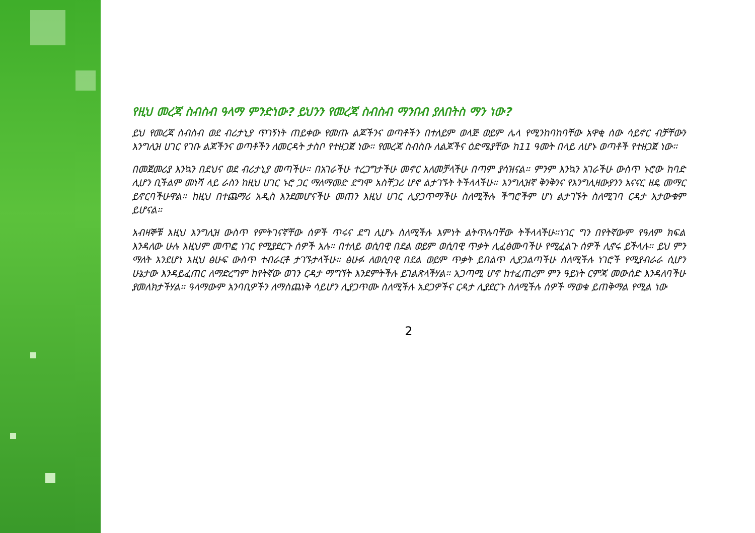የዚህ መረጃ ስብስብ ዓላማ ምንድነው? ይህንን የመረጃ ስብስብ ማንበብ ያለበትስ ማን ነው?
ይህ የመረጃ ስብስብ ወደ ብሪታኒያ ጥገኝነት ጠይቀው የመጡ ልጆችንና ወጣቶችን በተለይም ወላጅ ወይም ሌላ የሚንከባከባቸው አዋቂ ሰው ሳይኖር ብቻቸውን እንግሊዝ ሀገር የገቡ ልጆችንና ወጣቶችን ለመርዳት ታስቦ የተዘጋጀ ነው። የመረጃ ስብስቡ ለልጆችና ዕድሜያቸው ከ11 ዓመት በላይ ለሆኑ ወጣቶች የተዘጋጀ ነው።
በመጀመሪያ እንኳን በደህና ወደ ብሪታኒያ መጣችሁ። በአገራችሁ ተረጋግታችሁ መኖር አለመቻላችሁ በጣም ያሳዝናል። ምንም እንኳን አገራችሁ ውስጥ ኑሮው ከባድ ሊሆን ቢችልም መነሻ ላይ ራስን ከዚህ ሀገር ኑሮ ጋር ማለማመድ ደግሞ አስቸጋሪ ሆኖ ልታገኙት ትችላላችሁ። እንግሊዝኛ ቅንቅንና የእንግሊዛውያንን አናናር ዘዴ መማር ይኖርባችሁዋል። ከዚህ በተጨማሪ አዲስ እንደመሆናችሁ መጠን እዚህ ሀገር ሊያጋጥማችሁ ስለሚችሉ ችግሮችም ሆነ ልታገኙት ስለሚገባ ርዳታ አታውቁም ይሆናል።
አብዛኞቹ እዚህ እንግሊዝ ውስጥ የምትገናኛቸው ሰዎች ጥሩና ደግ ሊሆኑ ስለሚችሉ እምነት ልትጥሉባቸው ትችላላችሁ።ነገር ግን በየትኛውም የዓለም ክፍል እንዳለው ሁሉ እዚህም መጥፎ ነገር የሚያደርጉ ሰዎች አሉ። በተለይ ወሲባዊ በደል ወይም ወሲባዊ ጥቃት ሊፈፅሙባችሁ የሚፈልጉ ሰዎች ሊኖሩ ይችላሉ። ይህ ምን ማለት እንደሆነ እዚህ ፅሁፍ ውስጥ ተብራርቶ ታገኙታላችሁ። ፅሁፉ ለወሲባዊ በደል ወይም ጥቃት ይበልጥ ሊያጋልጣችሁ ስለሚችሉ ነገሮች የሚያብራራ ሲሆን ሁኔታው እንዳይፈጠር ለማድረግም ከየትኛው ወገን ርዳታ ማግኘት እንደምትችሉ ይገልጽላችሃል። አጋጣሚ ሆኖ ከተፈጠረም ምን ዓይነት ርምጃ መውሰድ እንዳለባችሁ ያመለክታችሃል። ዓላማውም አንባቢዎችን ለማስጨነቅ ሳይሆን ሊያጋጥሙ ስለሚችሉ አደጋዎችና ርዳታ ሊያደርጉ ስለሚችሉ ሰዎች ማወቁ ይጠቅማል የሚል ነው
2